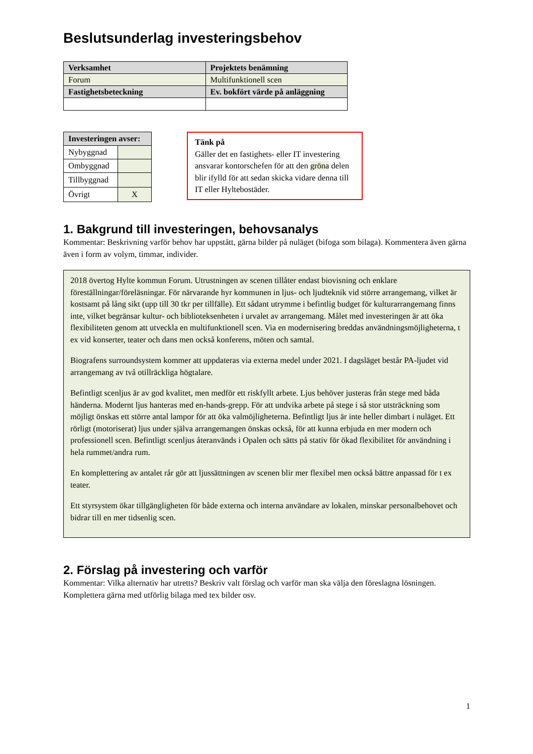Beslutsunderlag investeringsbehov
| Verksamhet | Projektets benämning |
| --- | --- |
| Forum | Multifunktionell scen |
| Fastighetsbeteckning | Ev. bokfört värde på anläggning |
| Investeringen avser: | |
| --- | --- |
| Nybyggnad | |
| Ombyggnad | |
| Tillbyggnad | |
| Övrigt | X |
Tänk på
Gäller det en fastighets- eller IT investering ansvarar kontorschefen för att den gröna delen blir ifylld för att sedan skicka vidare denna till IT eller Hyltebostäder.
1. Bakgrund till investeringen, behovsanalys
Kommentar: Beskrivning varför behov har uppstått, gärna bilder på nuläget (bifoga som bilaga). Kommentera även gärna även i form av volym, timmar, individer.
2018 övertog Hylte kommun Forum. Utrustningen av scenen tillåter endast biovisning och enklare föreställningar/föreläsningar. För närvarande hyr kommunen in ljus- och ljudteknik vid större arrangemang, vilket är kostsamt på lång sikt (upp till 30 tkr per tillfälle). Ett sådant utrymme i befintlig budget för kulturarrangemang finns inte, vilket begränsar kultur- och biblioteksenheten i urvalet av arrangemang. Målet med investeringen är att öka flexibiliteten genom att utveckla en multifunktionell scen. Via en modernisering breddas användningsmöjligheterna, t ex vid konserter, teater och dans men också konferens, möten och samtal.
Biografens surroundsystem kommer att uppdateras via externa medel under 2021. I dagsläget består PA-ljudet vid arrangemang av två otillräckliga högtalare.
Befintligt scenljus är av god kvalitet, men medför ett riskfyllt arbete. Ljus behöver justeras från stege med båda händerna. Modernt ljus hanteras med en-hands-grepp. För att undvika arbete på stege i så stor utsträckning som möjligt önskas ett större antal lampor för att öka valmöjligheterna. Befintligt ljus är inte heller dimbart i nuläget. Ett rörligt (motoriserat) ljus under själva arrangemangen önskas också, för att kunna erbjuda en mer modern och professionell scen. Befintligt scenljus återanvänds i Opalen och sätts på stativ för ökad flexibilitet för användning i hela rummet/andra rum.
En komplettering av antalet rår gör att ljussättningen av scenen blir mer flexibel men också bättre anpassad för t ex teater.
Ett styrsystem ökar tillgängligheten för både externa och interna användare av lokalen, minskar personalbehovet och bidrar till en mer tidsenlig scen.
2. Förslag på investering och varför
Kommentar: Vilka alternativ har utretts? Beskriv valt förslag och varför man ska välja den föreslagna lösningen. Komplettera gärna med utförlig bilaga med tex bilder osv.
1